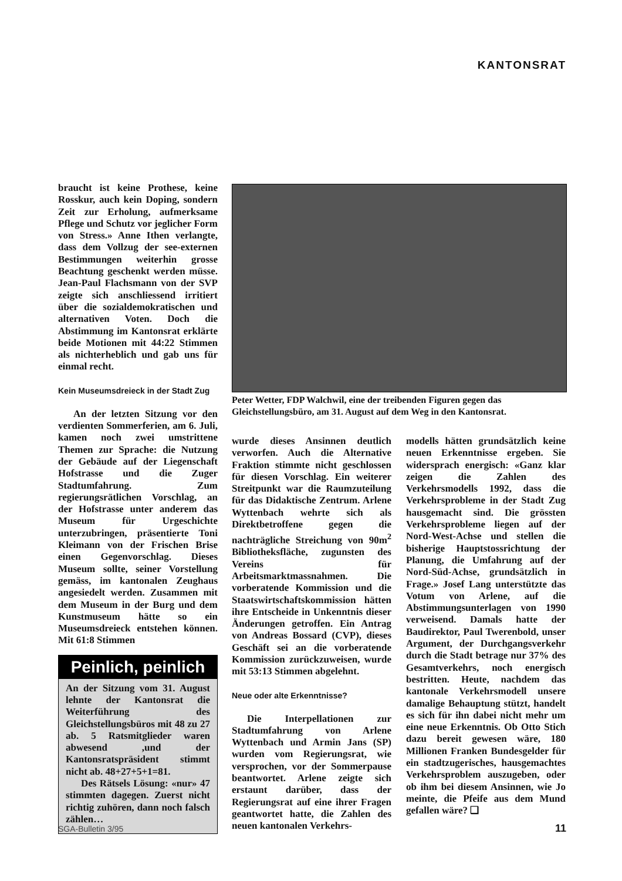KANTONSRAT
braucht ist keine Prothese, keine Rosskur, auch kein Doping, sondern Zeit zur Erholung, aufmerksame Pflege und Schutz vor jeglicher Form von Stress.» Anne Ithen verlangte, dass dem Vollzug der see-externen Bestimmungen weiterhin grosse Beachtung geschenkt werden müsse. Jean-Paul Flachsmann von der SVP zeigte sich anschliessend irritiert über die sozialdemokratischen und alternativen Voten. Doch die Abstimmung im Kantonsrat erklärte beide Motionen mit 44:22 Stimmen als nichterheblich und gab uns für einmal recht.
Kein Museumsdreieck in der Stadt Zug
An der letzten Sitzung vor den verdienten Sommerferien, am 6. Juli, kamen noch zwei umstrittene Themen zur Sprache: die Nutzung der Gebäude auf der Liegenschaft Hofstrasse und die Zuger Stadtumfahrung. Zum regierungsrätlichen Vorschlag, an der Hofstrasse unter anderem das Museum für Urgeschichte unterzubringen, präsentierte Toni Kleimann von der Frischen Brise einen Gegenvorschlag. Dieses Museum sollte, seiner Vorstellung gemäss, im kantonalen Zeughaus angesiedelt werden. Zusammen mit dem Museum in der Burg und dem Kunstmuseum hätte so ein Museumsdreieck entstehen können. Mit 61:8 Stimmen
Peinlich, peinlich
An der Sitzung vom 31. August lehnte der Kantonsrat die Weiterführung des Gleichstellungsbüros mit 48 zu 27 ab. 5 Ratsmitglieder waren abwesend ,und der Kantonsratspräsident stimmt nicht ab. 48+27+5+1=81.
Des Rätsels Lösung: «nur» 47 stimmten dagegen. Zuerst nicht richtig zuhören, dann noch falsch zählen…
Peter Wetter, FDP Walchwil, eine der treibenden Figuren gegen das Gleichstellungsbüro, am 31. August auf dem Weg in den Kantonsrat.
wurde dieses Ansinnen deutlich verworfen. Auch die Alternative Fraktion stimmte nicht geschlossen für diesen Vorschlag. Ein weiterer Streitpunkt war die Raumzuteilung für das Didaktische Zentrum. Arlene Wyttenbach wehrte sich als Direktbetroffene gegen die nachträgliche Streichung von 90m<sup>2</sup> Bibliotheksfläche, zugunsten des Vereins für Arbeitsmarktmassnahmen. Die vorberatende Kommission und die Staatswirtschaftskommission hätten ihre Entscheide in Unkenntnis dieser Änderungen getroffen. Ein Antrag von Andreas Bossard (CVP), dieses Geschäft sei an die vorberatende Kommission zurückzuweisen, wurde mit 53:13 Stimmen abgelehnt.
Neue oder alte Erkenntnisse?
Die Interpellationen zur Stadtumfahrung von Arlene Wyttenbach und Armin Jans (SP) wurden vom Regierungsrat, wie versprochen, vor der Sommerpause beantwortet. Arlene zeigte sich erstaunt darüber, dass der Regierungsrat auf eine ihrer Fragen geantwortet hatte, die Zahlen des neuen kantonalen Verkehrs-
modells hätten grundsätzlich keine neuen Erkenntnisse ergeben. Sie widersprach energisch: «Ganz klar zeigen die Zahlen des Verkehrsmodells 1992, dass die Verkehrsprobleme in der Stadt Zug hausgemacht sind. Die grössten Verkehrsprobleme liegen auf der Nord-West-Achse und stellen die bisherige Hauptstossrichtung der Planung, die Umfahrung auf der Nord-Süd-Achse, grundsätzlich in Frage.» Josef Lang unterstützte das Votum von Arlene, auf die Abstimmungsunterlagen von 1990 verweisend. Damals hatte der Baudirektor, Paul Twerenbold, unser Argument, der Durchgangsverkehr durch die Stadt betrage nur 37% des Gesamtverkehrs, noch energisch bestritten. Heute, nachdem das kantonale Verkehrsmodell unsere damalige Behauptung stützt, handelt es sich für ihn dabei nicht mehr um eine neue Erkenntnis. Ob Otto Stich dazu bereit gewesen wäre, 180 Millionen Franken Bundesgelder für ein stadtzugerisches, hausgemachtes Verkehrsproblem auszugeben, oder ob ihm bei diesem Ansinnen, wie Jo meinte, die Pfeife aus dem Mund gefallen wäre? ❑
SGA-Bulletin 3/95 11